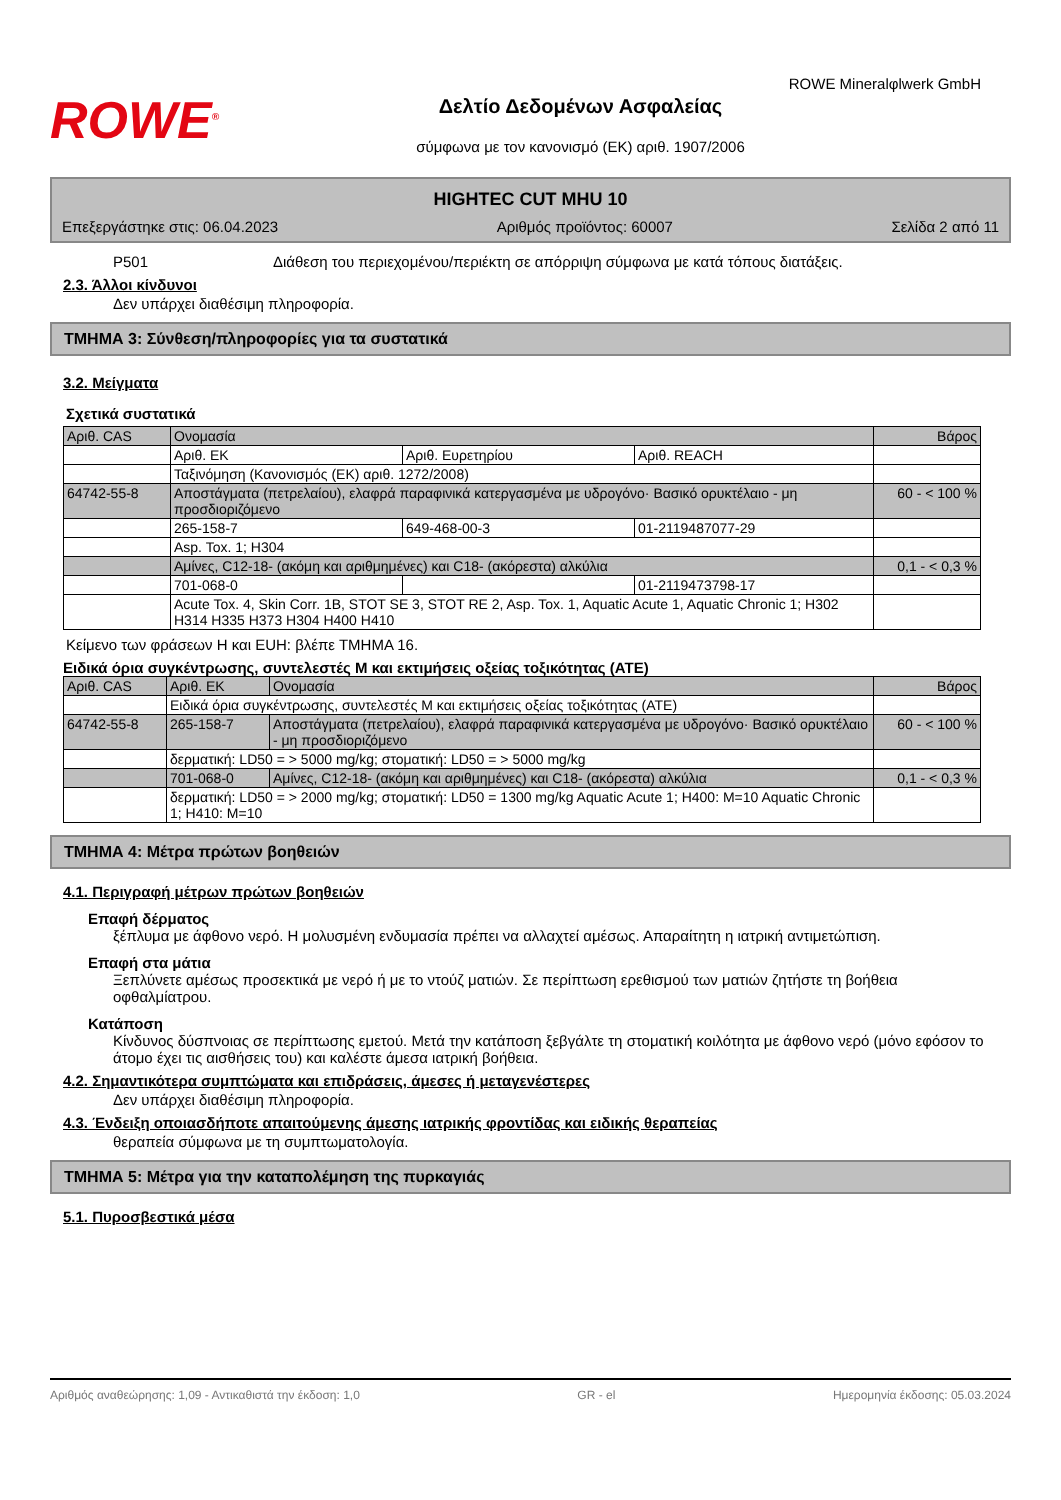ROWE Mineralφlwerk GmbH
ROWE<sup>®</sup>
Δελτίο Δεδομένων Ασφαλείας
σύμφωνα με τον κανονισμό (ΕΚ) αριθ. 1907/2006
HIGHTEC CUT MHU 10
Επεξεργάστηκε στις: 06.04.2023 Αριθμός προϊόντος: 60007 Σελίδα 2 από 11
P501 Διάθεση του περιεχομένου/περιέκτη σε απόρριψη σύμφωνα με κατά τόπους διατάξεις.
2.3. Άλλοι κίνδυνοι
Δεν υπάρχει διαθέσιμη πληροφορία.
ΤΜΗΜΑ 3: Σύνθεση/πληροφορίες για τα συστατικά
3.2. Μείγματα
Σχετικά συστατικά
| Αριθ. CAS | Ονομασία | | | Βάρος |
| | Αριθ. ΕΚ | Αριθ. Ευρετηρίου | Αριθ. REACH | |
| | Ταξινόμηση (Κανονισμός (ΕΚ) αριθ. 1272/2008) | | | |
| 64742-55-8 | Αποστάγματα (πετρελαίου), ελαφρά παραφινικά κατεργασμένα με υδρογόνο· Βασικό ορυκτέλαιο - μη προσδιοριζόμενο | | | 60 - < 100 % |
| | 265-158-7 | 649-468-00-3 | 01-2119487077-29 | |
| | Asp. Tox. 1; H304 | | | |
| | Αμίνες, C12-18- (ακόμη και αριθμημένες) και C18- (ακόρεστα) αλκύλια | | | 0,1 - < 0,3 % |
| | 701-068-0 | | 01-2119473798-17 | |
| | Acute Tox. 4, Skin Corr. 1B, STOT SE 3, STOT RE 2, Asp. Tox. 1, Aquatic Acute 1, Aquatic Chronic 1; H302 H314 H335 H373 H304 H400 H410 | | | |
Κείμενο των φράσεων H και EUH: βλέπε ΤΜΗΜΑ 16.
Ειδικά όρια συγκέντρωσης, συντελεστές M και εκτιμήσεις οξείας τοξικότητας (ATE)
| Αριθ. CAS | Αριθ. ΕΚ | Ονομασία | Βάρος |
| | Ειδικά όρια συγκέντρωσης, συντελεστές M και εκτιμήσεις οξείας τοξικότητας (ATE) | | |
| 64742-55-8 | 265-158-7 | Αποστάγματα (πετρελαίου), ελαφρά παραφινικά κατεργασμένα με υδρογόνο· Βασικό ορυκτέλαιο - μη προσδιοριζόμενο | 60 - < 100 % |
| | δερματική: LD50 = > 5000 mg/kg; στοματική: LD50 = > 5000 mg/kg | | |
| | 701-068-0 | Αμίνες, C12-18- (ακόμη και αριθμημένες) και C18- (ακόρεστα) αλκύλια | 0,1 - < 0,3 % |
| | δερματική: LD50 = > 2000 mg/kg; στοματική: LD50 = 1300 mg/kg Aquatic Acute 1; H400: M=10 Aquatic Chronic 1; H410: M=10 | | |
ΤΜΗΜΑ 4: Μέτρα πρώτων βοηθειών
4.1. Περιγραφή μέτρων πρώτων βοηθειών
Επαφή δέρματος
ξέπλυμα με άφθονο νερό. Η μολυσμένη ενδυμασία πρέπει να αλλαχτεί αμέσως. Απαραίτητη η ιατρική αντιμετώπιση.
Επαφή στα μάτια
Ξεπλύνετε αμέσως προσεκτικά με νερό ή με το ντούζ ματιών. Σε περίπτωση ερεθισμού των ματιών ζητήστε τη βοήθεια οφθαλμίατρου.
Κατάποση
Κίνδυνος δύσπνοιας σε περίπτωσης εμετού. Μετά την κατάποση ξεβγάλτε τη στοματική κοιλότητα με άφθονο νερό (μόνο εφόσον το άτομο έχει τις αισθήσεις του) και καλέστε άμεσα ιατρική βοήθεια.
4.2. Σημαντικότερα συμπτώματα και επιδράσεις, άμεσες ή μεταγενέστερες
Δεν υπάρχει διαθέσιμη πληροφορία.
4.3. Ένδειξη οποιασδήποτε απαιτούμενης άμεσης ιατρικής φροντίδας και ειδικής θεραπείας
θεραπεία σύμφωνα με τη συμπτωματολογία.
ΤΜΗΜΑ 5: Μέτρα για την καταπολέμηση της πυρκαγιάς
5.1. Πυροσβεστικά μέσα
Αριθμός αναθεώρησης: 1,09 - Αντικαθιστά την έκδοση: 1,0 GR - el Ημερομηνία έκδοσης: 05.03.2024